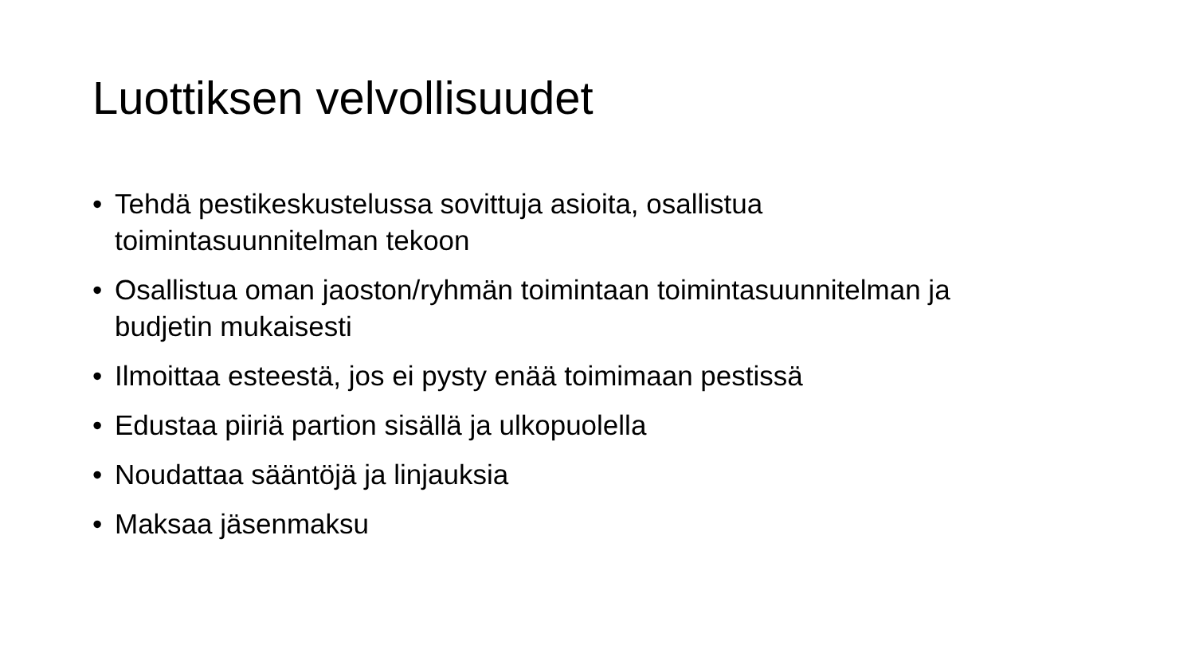Luottiksen velvollisuudet
• Tehdä pestikeskustelussa sovittuja asioita, osallistua toimintasuunnitelman tekoon
• Osallistua oman jaoston/ryhmän toimintaan toimintasuunnitelman ja budjetin mukaisesti
• Ilmoittaa esteestä, jos ei pysty enää toimimaan pestissä
• Edustaa piiriä partion sisällä ja ulkopuolella
• Noudattaa sääntöjä ja linjauksia
• Maksaa jäsenmaksu